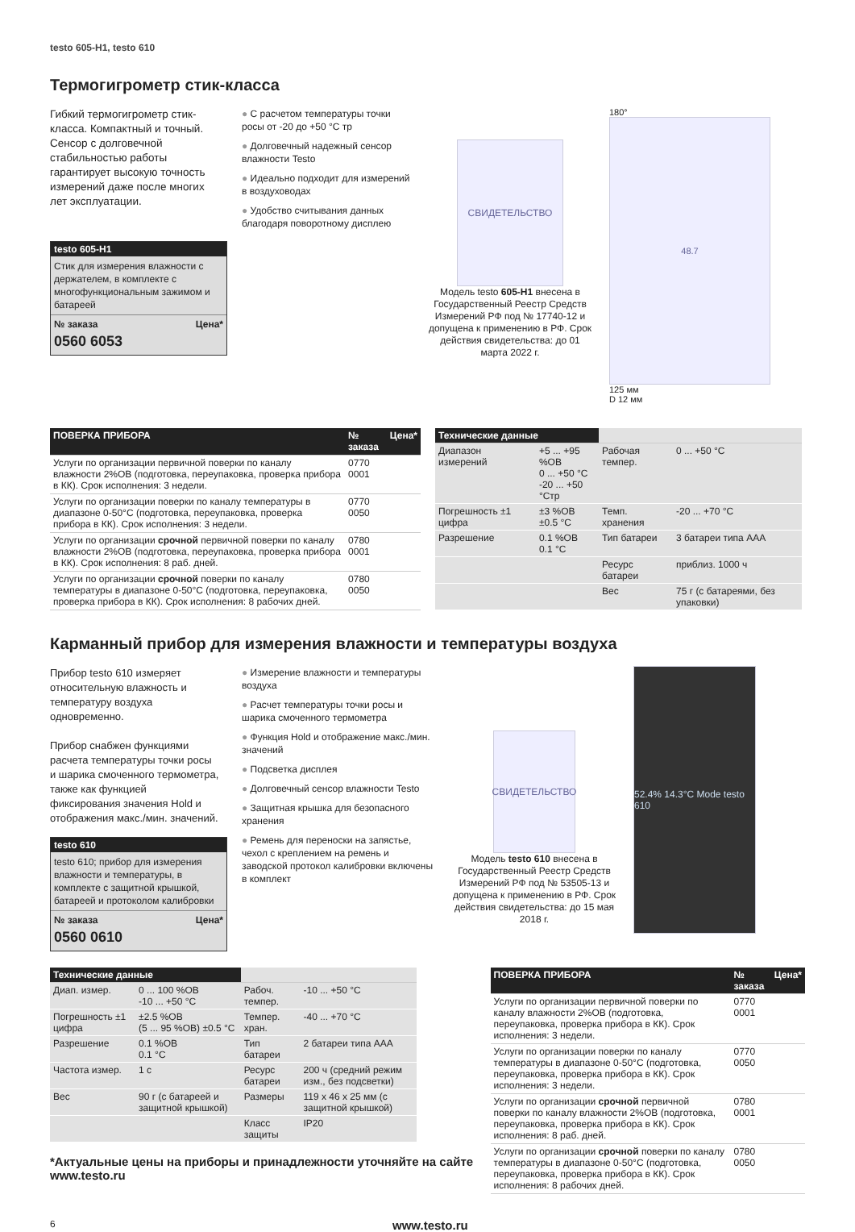testo 605-H1, testo 610
Термогигрометр стик-класса
Гибкий термогигрометр стик-класса. Компактный и точный. Сенсор с долговечной стабильностью работы гарантирует высокую точность измерений даже после многих лет эксплуатации.
testo 605-H1
Стик для измерения влажности с держателем, в комплекте с многофункциональным зажимом и батареей
№ заказа Цена*
0560 6053
● С расчетом температуры точки росы от -20 до +50 °C тр
● Долговечный надежный сенсор влажности Testo
● Идеально подходит для измерений в воздуховодах
● Удобство считывания данных благодаря поворотному дисплею
СВИДЕТЕЛЬСТВО
Модель testo 605-H1 внесена в Государственный Реестр Средств Измерений РФ под № 17740-12 и допущена к применению в РФ. Срок действия свидетельства: до 01 марта 2022 г.
180°
48.7
125 мм
D 12 мм
| ПОВЕРКА ПРИБОРА | № заказа | Цена* |
| --- | --- | --- |
| Услуги по организации первичной поверки по каналу влажности 2%ОВ (подготовка, переупаковка, проверка прибора в КК). Срок исполнения: 3 недели. | 0770 0001 | |
| Услуги по организации поверки по каналу температуры в диапазоне 0-50°C (подготовка, переупаковка, проверка прибора в КК). Срок исполнения: 3 недели. | 0770 0050 | |
| Услуги по организации срочной первичной поверки по каналу влажности 2%ОВ (подготовка, переупаковка, проверка прибора в КК). Срок исполнения: 8 раб. дней. | 0780 0001 | |
| Услуги по организации срочной поверки по каналу температуры в диапазоне 0-50°C (подготовка, переупаковка, проверка прибора в КК). Срок исполнения: 8 рабочих дней. | 0780 0050 | |
| Технические данные | | | |
| --- | --- | --- | --- |
| Диапазон измерений | +5 ... +95 %ОВ 0 ... +50 °C -20 ... +50 °Стр | Рабочая темпер. | 0 ... +50 °C |
| Погрешность ±1 цифра | ±3 %ОВ ±0.5 °C | Темп. хранения | -20 ... +70 °C |
| Разрешение | 0.1 %ОВ 0.1 °C | Тип батареи | 3 батареи типа AAA |
| | | Ресурс батареи | приблиз. 1000 ч |
| | | Вес | 75 г (с батареями, без упаковки) |
Карманный прибор для измерения влажности и температуры воздуха
Прибор testo 610 измеряет относительную влажность и температуру воздуха одновременно.
Прибор снабжен функциями расчета температуры точки росы и шарика смоченного термометра, также как функцией фиксирования значения Hold и отображения макс./мин. значений.
testo 610
testo 610; прибор для измерения влажности и температуры, в комплекте с защитной крышкой, батареей и протоколом калибровки
№ заказа Цена*
0560 0610
● Измерение влажности и температуры воздуха
● Расчет температуры точки росы и шарика смоченного термометра
● Функция Hold и отображение макс./мин. значений
● Подсветка дисплея
● Долговечный сенсор влажности Testo
● Защитная крышка для безопасного хранения
● Ремень для переноски на запястье, чехол с креплением на ремень и заводской протокол калибровки включены в комплект
СВИДЕТЕЛЬСТВО
Модель testo 610 внесена в Государственный Реестр Средств Измерений РФ под № 53505-13 и допущена к применению в РФ. Срок действия свидетельства: до 15 мая 2018 г.
52.4% 14.3°C Mode testo 610
| Технические данные | | | |
| --- | --- | --- | --- |
| Диап. измер. | 0 ... 100 %ОВ -10 ... +50 °C | Рабоч. темпер. | -10 ... +50 °C |
| Погрешность ±1 цифра | ±2.5 %ОВ (5 ... 95 %ОВ) ±0.5 °C | Темпер. хран. | -40 ... +70 °C |
| Разрешение | 0.1 %ОВ 0.1 °C | Тип батареи | 2 батареи типа AAA |
| Частота измер. | 1 с | Ресурс батареи | 200 ч (средний режим изм., без подсветки) |
| Вес | 90 г (с батареей и защитной крышкой) | Размеры | 119 x 46 x 25 мм (с защитной крышкой) |
| | | Класс защиты | IP20 |
*Актуальные цены на приборы и принадлежности уточняйте на сайте www.testo.ru
| ПОВЕРКА ПРИБОРА | № заказа | Цена* |
| --- | --- | --- |
| Услуги по организации первичной поверки по каналу влажности 2%ОВ (подготовка, переупаковка, проверка прибора в КК). Срок исполнения: 3 недели. | 0770 0001 | |
| Услуги по организации поверки по каналу температуры в диапазоне 0-50°C (подготовка, переупаковка, проверка прибора в КК). Срок исполнения: 3 недели. | 0770 0050 | |
| Услуги по организации срочной первичной поверки по каналу влажности 2%ОВ (подготовка, переупаковка, проверка прибора в КК). Срок исполнения: 8 раб. дней. | 0780 0001 | |
| Услуги по организации срочной поверки по каналу температуры в диапазоне 0-50°C (подготовка, переупаковка, проверка прибора в КК). Срок исполнения: 8 рабочих дней. | 0780 0050 | |
6 www.testo.ru